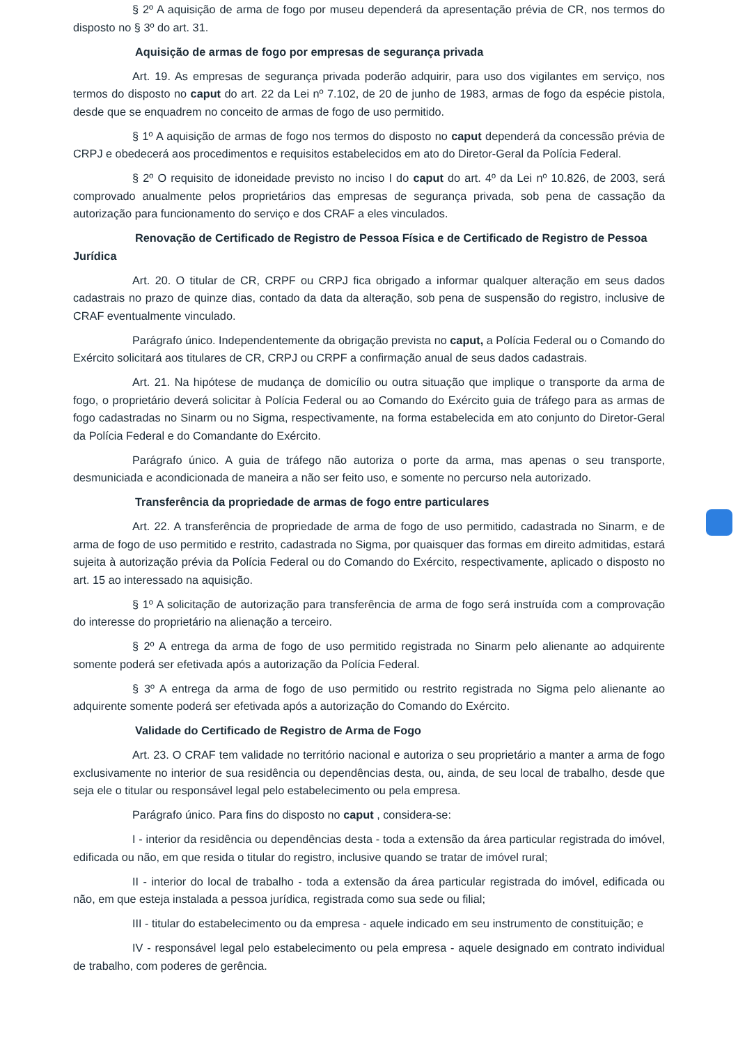§ 2º A aquisição de arma de fogo por museu dependerá da apresentação prévia de CR, nos termos do disposto no § 3º do art. 31.
Aquisição de armas de fogo por empresas de segurança privada
Art. 19. As empresas de segurança privada poderão adquirir, para uso dos vigilantes em serviço, nos termos do disposto no caput do art. 22 da Lei nº 7.102, de 20 de junho de 1983, armas de fogo da espécie pistola, desde que se enquadrem no conceito de armas de fogo de uso permitido.
§ 1º A aquisição de armas de fogo nos termos do disposto no caput dependerá da concessão prévia de CRPJ e obedecerá aos procedimentos e requisitos estabelecidos em ato do Diretor-Geral da Polícia Federal.
§ 2º O requisito de idoneidade previsto no inciso I do caput do art. 4º da Lei nº 10.826, de 2003, será comprovado anualmente pelos proprietários das empresas de segurança privada, sob pena de cassação da autorização para funcionamento do serviço e dos CRAF a eles vinculados.
Renovação de Certificado de Registro de Pessoa Física e de Certificado de Registro de Pessoa Jurídica
Art. 20. O titular de CR, CRPF ou CRPJ fica obrigado a informar qualquer alteração em seus dados cadastrais no prazo de quinze dias, contado da data da alteração, sob pena de suspensão do registro, inclusive de CRAF eventualmente vinculado.
Parágrafo único. Independentemente da obrigação prevista no caput, a Polícia Federal ou o Comando do Exército solicitará aos titulares de CR, CRPJ ou CRPF a confirmação anual de seus dados cadastrais.
Art. 21. Na hipótese de mudança de domicílio ou outra situação que implique o transporte da arma de fogo, o proprietário deverá solicitar à Polícia Federal ou ao Comando do Exército guia de tráfego para as armas de fogo cadastradas no Sinarm ou no Sigma, respectivamente, na forma estabelecida em ato conjunto do Diretor-Geral da Polícia Federal e do Comandante do Exército.
Parágrafo único. A guia de tráfego não autoriza o porte da arma, mas apenas o seu transporte, desmuniciada e acondicionada de maneira a não ser feito uso, e somente no percurso nela autorizado.
Transferência da propriedade de armas de fogo entre particulares
Art. 22. A transferência de propriedade de arma de fogo de uso permitido, cadastrada no Sinarm, e de arma de fogo de uso permitido e restrito, cadastrada no Sigma, por quaisquer das formas em direito admitidas, estará sujeita à autorização prévia da Polícia Federal ou do Comando do Exército, respectivamente, aplicado o disposto no art. 15 ao interessado na aquisição.
§ 1º A solicitação de autorização para transferência de arma de fogo será instruída com a comprovação do interesse do proprietário na alienação a terceiro.
§ 2º A entrega da arma de fogo de uso permitido registrada no Sinarm pelo alienante ao adquirente somente poderá ser efetivada após a autorização da Polícia Federal.
§ 3º A entrega da arma de fogo de uso permitido ou restrito registrada no Sigma pelo alienante ao adquirente somente poderá ser efetivada após a autorização do Comando do Exército.
Validade do Certificado de Registro de Arma de Fogo
Art. 23. O CRAF tem validade no território nacional e autoriza o seu proprietário a manter a arma de fogo exclusivamente no interior de sua residência ou dependências desta, ou, ainda, de seu local de trabalho, desde que seja ele o titular ou responsável legal pelo estabelecimento ou pela empresa.
Parágrafo único. Para fins do disposto no caput , considera-se:
I - interior da residência ou dependências desta - toda a extensão da área particular registrada do imóvel, edificada ou não, em que resida o titular do registro, inclusive quando se tratar de imóvel rural;
II - interior do local de trabalho - toda a extensão da área particular registrada do imóvel, edificada ou não, em que esteja instalada a pessoa jurídica, registrada como sua sede ou filial;
III - titular do estabelecimento ou da empresa - aquele indicado em seu instrumento de constituição; e
IV - responsável legal pelo estabelecimento ou pela empresa - aquele designado em contrato individual de trabalho, com poderes de gerência.